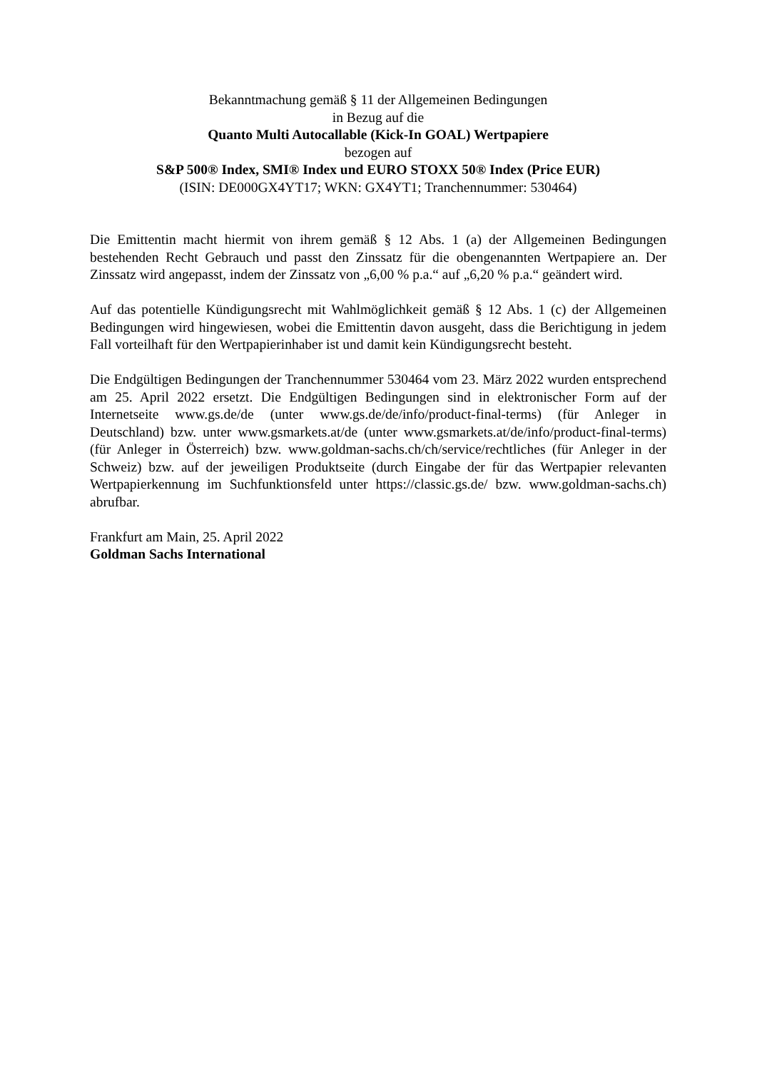Bekanntmachung gemäß § 11 der Allgemeinen Bedingungen
in Bezug auf die
Quanto Multi Autocallable (Kick-In GOAL) Wertpapiere
bezogen auf
S&P 500® Index, SMI® Index und EURO STOXX 50® Index (Price EUR)
(ISIN: DE000GX4YT17; WKN: GX4YT1; Tranchennummer: 530464)
Die Emittentin macht hiermit von ihrem gemäß § 12 Abs. 1 (a) der Allgemeinen Bedingungen bestehenden Recht Gebrauch und passt den Zinssatz für die obengenannten Wertpapiere an. Der Zinssatz wird angepasst, indem der Zinssatz von „6,00 % p.a.“ auf „6,20 % p.a.“ geändert wird.
Auf das potentielle Kündigungsrecht mit Wahlmöglichkeit gemäß § 12 Abs. 1 (c) der Allgemeinen Bedingungen wird hingewiesen, wobei die Emittentin davon ausgeht, dass die Berichtigung in jedem Fall vorteilhaft für den Wertpapierinhaber ist und damit kein Kündigungsrecht besteht.
Die Endgültigen Bedingungen der Tranchennummer 530464 vom 23. März 2022 wurden entsprechend am 25. April 2022 ersetzt. Die Endgültigen Bedingungen sind in elektronischer Form auf der Internetseite www.gs.de/de (unter www.gs.de/de/info/product-final-terms) (für Anleger in Deutschland) bzw. unter www.gsmarkets.at/de (unter www.gsmarkets.at/de/info/product-final-terms) (für Anleger in Österreich) bzw. www.goldman-sachs.ch/ch/service/rechtliches (für Anleger in der Schweiz) bzw. auf der jeweiligen Produktseite (durch Eingabe der für das Wertpapier relevanten Wertpapierkennung im Suchfunktionsfeld unter https://classic.gs.de/ bzw. www.goldman-sachs.ch) abrufbar.
Frankfurt am Main, 25. April 2022
Goldman Sachs International